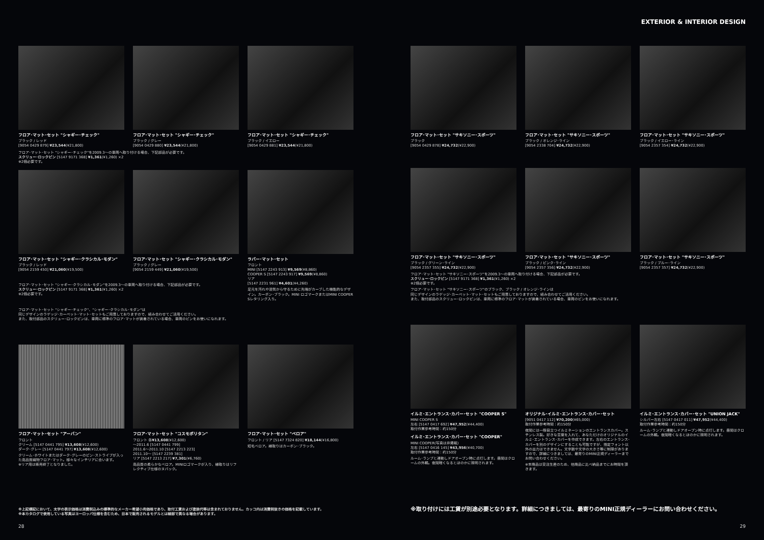フロア･マット･セット "シャギー･チェック"
ブラック / レッド
[9054 0429 879] ¥23,544(¥21,800)
フロア･マット･セット "シャギー･チェック"
ブラック / グレー
[9054 0429 880] ¥23,544(¥21,800)
フロア･マット･セット "シャギー･チェック"
ブラック / イエロー
[9054 0429 881] ¥23,544(¥21,800)
フロア･マット･セット "シャギー･チェック"を2009.3～の車両へ取り付ける場合、下記部品が必要です。
スクリュー･ロックピン [5147 9171 368] ¥1,361(¥1,260) ×2
※2個必要です。
フロア･マット･セット "シャギー･クラシカル･モダン"
ブラック / レッド
[9054 2159 450] ¥21,060(¥19,500)
フロア･マット･セット "シャギー･クラシカル･モダン"
ブラック / グレー
[9054 2159 449] ¥21,060(¥19,500)
ラバー･マット･セット
フロント
MINI [5147 2243 913] ¥9,569(¥8,860)
COOPER S [5147 2243 917] ¥9,569(¥8,860)
リア
[5147 2231 961] ¥4,601(¥4,260)
足元を汚れや湿気から守るために先端がカーブした機能的なデザイン。カーボン･ブラック。MINI ロゴマークまたはMINI COOPER Sレタリング入り。
フロア･マット･セット "シャギー･クラシカル･モダン"を2009.3～の車両へ取り付ける場合、下記部品が必要です。
スクリュー･ロックピン [5147 9171 368] ¥1,361(¥1,260) ×2
※2個必要です。
フロア･マット･セット "シャギー･チェック"、"シャギー･クラシカル･モダン"は
同じデザインのラゲッジ･カーペット･マット･セットもご用意しておりますので、組み合わせてご活用ください。
また、取付部品のスクリュー･ロックピンは、車両に標準のフロア･マットが装着されている場合、車両のピンをお使いになれます。
フロア･マット･セット "アーバン"
フロント
クリーム [5147 0441 795] ¥13,608(¥12,600)
ダーク･グレー [5147 0441 797] ¥13,608(¥12,600)
クリーム･ホワイトまたはダーク･グレーのピン･ストライプが入った高品質織物フロア･マット。様々なインテリアに合います。
※リア用は販売終了となりました。
フロア･マット･セット "コスモポリタン"
フロント 各¥13,608(¥12,600)
～2011.6 [5147 0441 799]
2011.6～2011.10 [5147 2213 223]
2011.10～ [5147 2239 381]
リア [5147 2213 217] ¥7,301(¥6,760)
高品質の柔らかなベロア。MINIロゴマークが入り、縁取りはリフレクティブ仕様のヌバック。
フロア･マット･セット "ベロア"
フロント / リア [5147 7324 820] ¥18,144(¥16,800)
短毛ベロア。縁取りはカーボン･ブラック。
※上記標記において、太字の表示価格は消費税込みの標準的なメーカー希望小売価格であり、取付工賃および塗装代等は含まれておりません。カッコ内は消費税抜きの価格を記載しています。
※本カタログで使用している写真はヨーロッパ仕様を含むため、日本で販売されるモデルとは細部で異なる場合があります。
28
EXTERIOR & INTERIOR DESIGN
フロア･マット･セット "サキソニー･スポーツ"
ブラック
[9054 0429 878] ¥24,732(¥22,900)
フロア･マット･セット "サキソニー･スポーツ"
ブラック / オレンジ･ライン
[9054 2338 704] ¥24,732(¥22,900)
フロア･マット･セット "サキソニー･スポーツ"
ブラック / イエロー･ライン
[9054 2357 354] ¥24,732(¥22,900)
フロア･マット･セット "サキソニー･スポーツ"
ブラック / グリーン･ライン
[9054 2357 355] ¥24,732(¥22,900)
フロア･マット･セット "サキソニー･スポーツ"
ブラック / ピンク･ライン
[9054 2357 356] ¥24,732(¥22,900)
フロア･マット･セット "サキソニー･スポーツ"
ブラック / ブルー･ライン
[9054 2357 357] ¥24,732(¥22,900)
フロア･マット･セット "サキソニー･スポーツ"を2009.3～の車両へ取り付ける場合、下記部品が必要です。
スクリュー･ロックピン [5147 9171 368] ¥1,361(¥1,260) ×2
※2個必要です。
フロア･マット･セット "サキソニー･スポーツ"のブラック、ブラック / オレンジ･ラインは
同じデザインのラゲッジ･カーペット･マット･セットもご用意しておりますので、組み合わせてご活用ください。
また、取付部品のスクリュー･ロックピンは、車両に標準のフロア･マットが装着されている場合、車両のピンをお使いになれます。
イルミ･エントランス･カバー･セット "COOPER S"
MINI COOPER S
左右 [5147 0417 692] ¥47,952(¥44,400)
取付作業参考時間：約150分
イルミ･エントランス･カバー･セット "COOPER"
MINI COOPER(写真は非掲載)
左右 [5147 0416 145] ¥43,956(¥40,700)
取付作業参考時間：約150分
ルーム･ランプと連動しドアオープン時に点灯します。昼間はクロームの外観。夜間暗くなるとほのかに照明されます。
オリジナル･イルミ･エントランス･カバー･セット
[9051 0417 112] ¥70,200(¥65,000)
取付作業参考時間：約150分
夜間には一際目立つイルミネーションのエントランスカバー。ステンレス製。好きな言葉を入れて、あなただけのオリジナルのイルミ･エントランス･カバーを作成できます。左右のエントランス･カバーを別のデザインにすることも可能ですが、指定フォント以外の出力はできません。文字数や文字の大きさ等に制限がありますので、詳細につきましては、最寄りのMINI正規ディーラーまでお問い合わせください。
※本商品は受注生産のため、他商品に比べ納品までにお時間を頂きます。
イルミ･エントランス･カバー･セット "UNION JACK"
シルバー左右 [5147 0417 011] ¥47,952(¥44,400)
取付作業参考時間：約150分
ルーム･ランプと連動しドアオープン時に点灯します。昼間はクロームの外観。夜間暗くなるとほのかに照明されます。
※取り付けには工賃が別途必要となります。詳細につきましては、最寄りのMINI正規ディーラーにお問い合わせください。
29